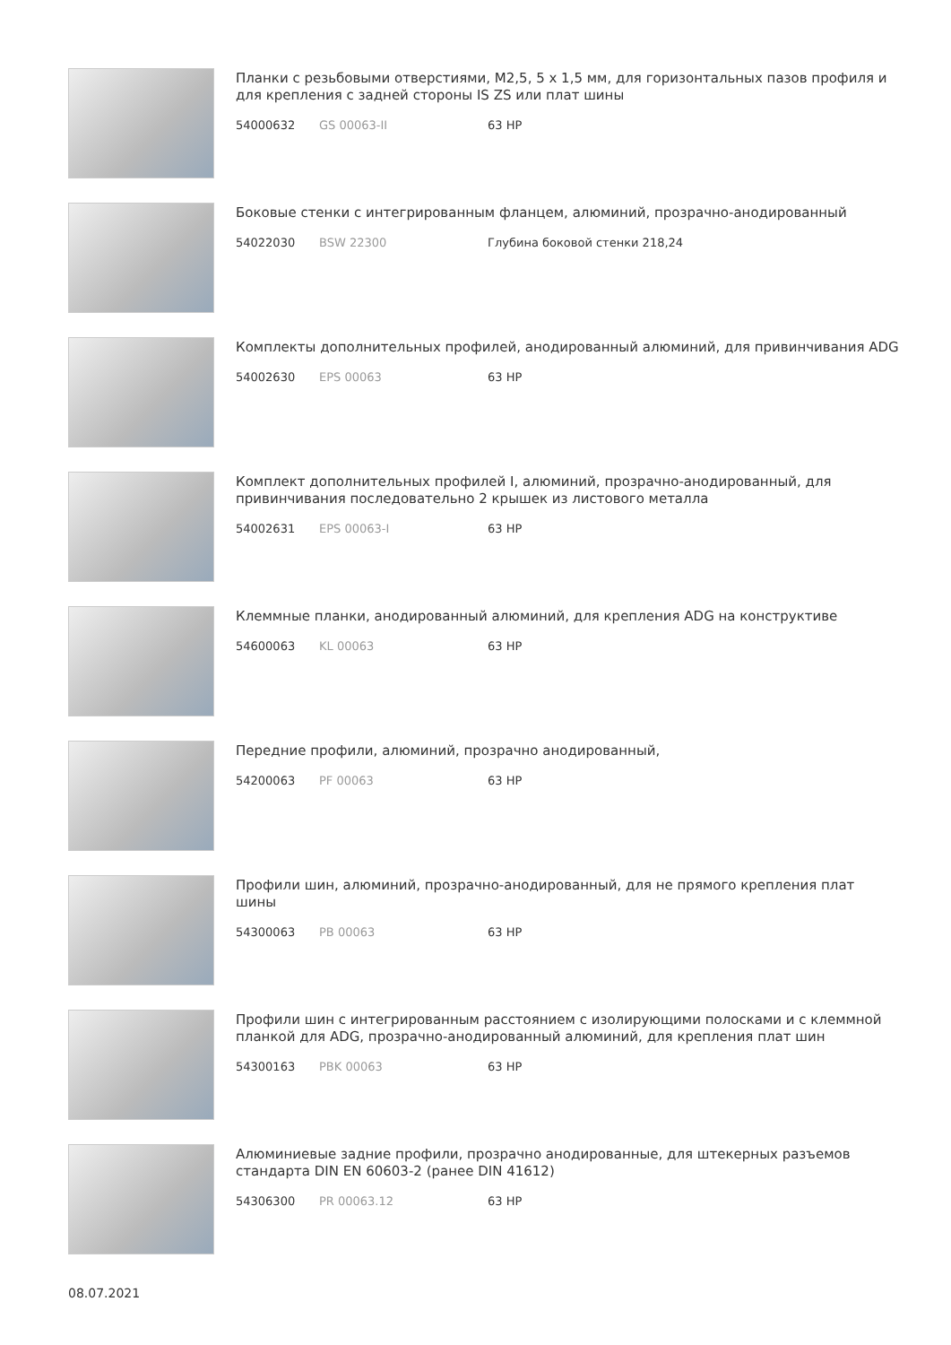Планки с резьбовыми отверстиями, M2,5, 5 x 1,5 мм, для горизонтальных пазов профиля и для крепления с задней стороны IS ZS или плат шины
54000632 GS 00063-II 63 HP
Боковые стенки с интегрированным фланцем, алюминий, прозрачно-анодированный
54022030 BSW 22300 Глубина боковой стенки 218,24
Комплекты дополнительных профилей, анодированный алюминий, для привинчивания ADG
54002630 EPS 00063 63 HP
Комплект дополнительных профилей I, алюминий, прозрачно-анодированный, для привинчивания последовательно 2 крышек из листового металла
54002631 EPS 00063-I 63 HP
Клеммные планки, анодированный алюминий, для крепления ADG на конструктиве
54600063 KL 00063 63 HP
Передние профили, алюминий, прозрачно анодированный,
54200063 PF 00063 63 HP
Профили шин, алюминий, прозрачно-анодированный, для не прямого крепления плат шины
54300063 PB 00063 63 HP
Профили шин с интегрированным расстоянием с изолирующими полосками и с клеммной планкой для ADG, прозрачно-анодированный алюминий, для крепления плат шин
54300163 PBK 00063 63 HP
Алюминиевые задние профили, прозрачно анодированные, для штекерных разъемов стандарта DIN EN 60603-2 (ранее DIN 41612)
54306300 PR 00063.12 63 HP
08.07.2021